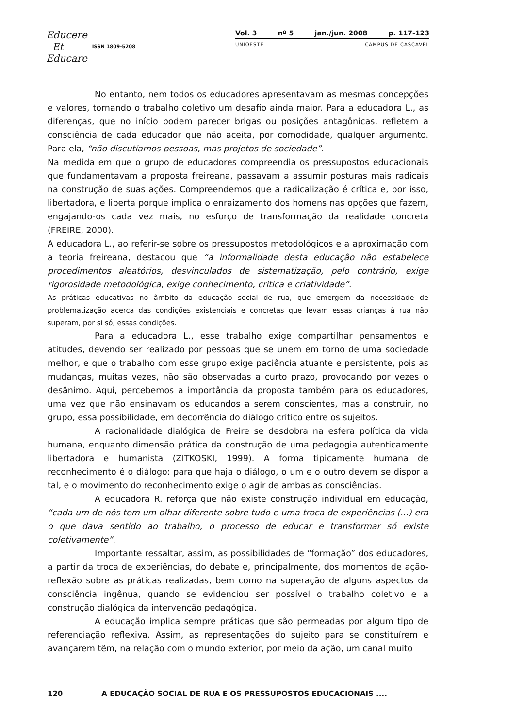Educere
Et
Educare
ISSN 1809-5208
Vol. 3 nº 5 jan./jun. 2008 p. 117-123
UNIOESTE CAMPUS DE CASCAVEL
No entanto, nem todos os educadores apresentavam as mesmas concepções e valores, tornando o trabalho coletivo um desafio ainda maior. Para a educadora L., as diferenças, que no início podem parecer brigas ou posições antagônicas, refletem a consciência de cada educador que não aceita, por comodidade, qualquer argumento. Para ela, “não discutíamos pessoas, mas projetos de sociedade”.
Na medida em que o grupo de educadores compreendia os pressupostos educacionais que fundamentavam a proposta freireana, passavam a assumir posturas mais radicais na construção de suas ações. Compreendemos que a radicalização é crítica e, por isso, libertadora, e liberta porque implica o enraizamento dos homens nas opções que fazem, engajando-os cada vez mais, no esforço de transformação da realidade concreta (FREIRE, 2000).
A educadora L., ao referir-se sobre os pressupostos metodológicos e a aproximação com a teoria freireana, destacou que “a informalidade desta educação não estabelece procedimentos aleatórios, desvinculados de sistematização, pelo contrário, exige rigorosidade metodológica, exige conhecimento, crítica e criatividade”.
As práticas educativas no âmbito da educação social de rua, que emergem da necessidade de problematização acerca das condições existenciais e concretas que levam essas crianças à rua não superam, por si só, essas condições.
Para a educadora L., esse trabalho exige compartilhar pensamentos e atitudes, devendo ser realizado por pessoas que se unem em torno de uma sociedade melhor, e que o trabalho com esse grupo exige paciência atuante e persistente, pois as mudanças, muitas vezes, não são observadas a curto prazo, provocando por vezes o desânimo. Aqui, percebemos a importância da proposta também para os educadores, uma vez que não ensinavam os educandos a serem conscientes, mas a construir, no grupo, essa possibilidade, em decorrência do diálogo crítico entre os sujeitos.
A racionalidade dialógica de Freire se desdobra na esfera política da vida humana, enquanto dimensão prática da construção de uma pedagogia autenticamente libertadora e humanista (ZITKOSKI, 1999). A forma tipicamente humana de reconhecimento é o diálogo: para que haja o diálogo, o um e o outro devem se dispor a tal, e o movimento do reconhecimento exige o agir de ambas as consciências.
A educadora R. reforça que não existe construção individual em educação, “cada um de nós tem um olhar diferente sobre tudo e uma troca de experiências (...) era o que dava sentido ao trabalho, o processo de educar e transformar só existe coletivamente”.
Importante ressaltar, assim, as possibilidades de “formação” dos educadores, a partir da troca de experiências, do debate e, principalmente, dos momentos de ação-reflexão sobre as práticas realizadas, bem como na superação de alguns aspectos da consciência ingênua, quando se evidenciou ser possível o trabalho coletivo e a construção dialógica da intervenção pedagógica.
A educação implica sempre práticas que são permeadas por algum tipo de referenciação reflexiva. Assim, as representações do sujeito para se constituírem e avançarem têm, na relação com o mundo exterior, por meio da ação, um canal muito
120 A EDUCAÇÃO SOCIAL DE RUA E OS PRESSUPOSTOS EDUCACIONAIS ....